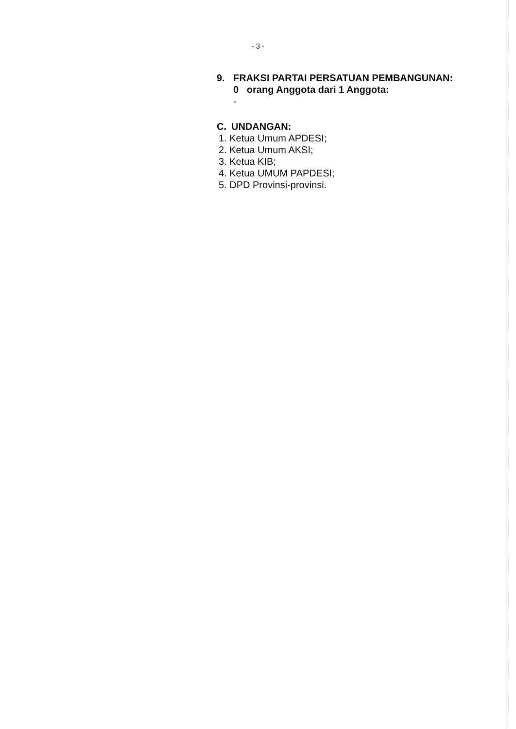- 3 -
9. FRAKSI PARTAI PERSATUAN PEMBANGUNAN:
0 orang Anggota dari 1 Anggota:
-
C. UNDANGAN:
1. Ketua Umum APDESI;
2. Ketua Umum AKSI;
3. Ketua KIB;
4. Ketua UMUM PAPDESI;
5. DPD Provinsi-provinsi.